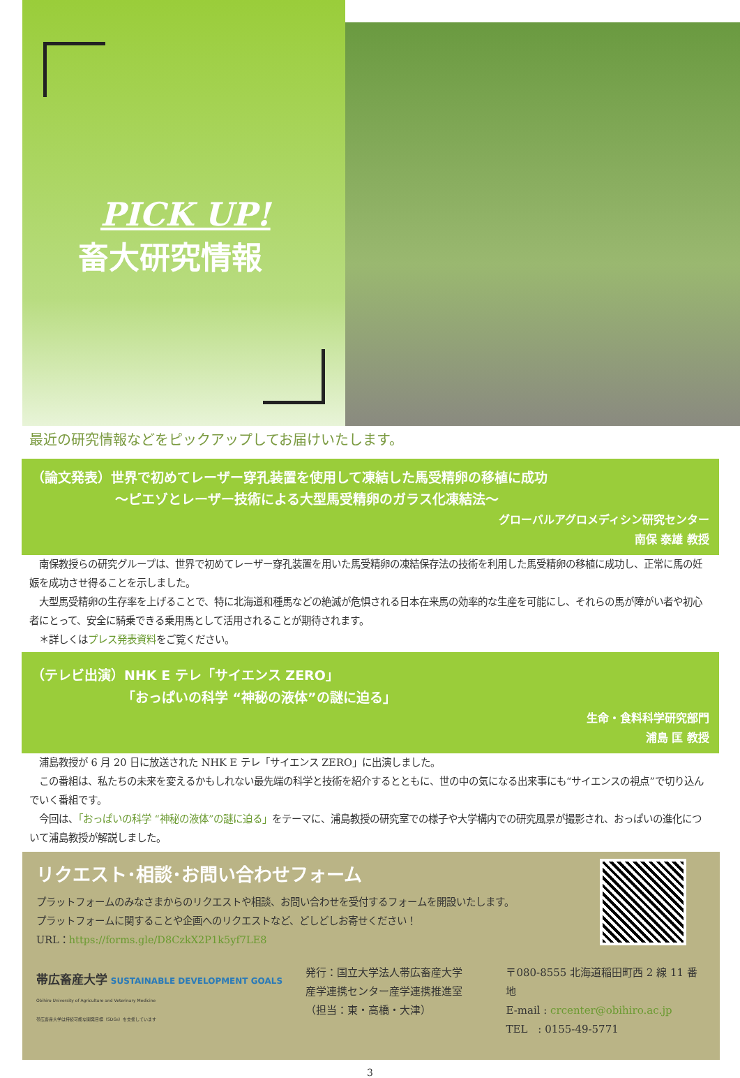PICK UP!
畜大研究情報
最近の研究情報などをピックアップしてお届けいたします。
（論文発表）世界で初めてレーザー穿孔装置を使用して凍結した馬受精卵の移植に成功
～ピエゾとレーザー技術による大型馬受精卵のガラス化凍結法～
グローバルアグロメディシン研究センター
南保 泰雄 教授
　南保教授らの研究グループは、世界で初めてレーザー穿孔装置を用いた馬受精卵の凍結保存法の技術を利用した馬受精卵の移植に成功し、正常に馬の妊娠を成功させ得ることを示しました。
　大型馬受精卵の生存率を上げることで、特に北海道和種馬などの絶滅が危惧される日本在来馬の効率的な生産を可能にし、それらの馬が障がい者や初心者にとって、安全に騎乗できる乗用馬として活用されることが期待されます。
　＊詳しくはプレス発表資料をご覧ください。
（テレビ出演）NHK E テレ「サイエンス ZERO」
「おっぱいの科学 “神秘の液体”の謎に迫る」
生命・食料科学研究部門
浦島 匡 教授
　浦島教授が 6 月 20 日に放送された NHK E テレ「サイエンス ZERO」に出演しました。
　この番組は、私たちの未来を変えるかもしれない最先端の科学と技術を紹介するとともに、世の中の気になる出来事にも“サイエンスの視点”で切り込んでいく番組です。
　今回は、「おっぱいの科学 “神秘の液体”の謎に迫る」をテーマに、浦島教授の研究室での様子や大学構内での研究風景が撮影され、おっぱいの進化について浦島教授が解説しました。
リクエスト･相談･お問い合わせフォーム
プラットフォームのみなさまからのリクエストや相談、お問い合わせを受付するフォームを開設いたします。
プラットフォームに関することや企画へのリクエストなど、どしどしお寄せください！
URL：https://forms.gle/D8CzkX2P1k5yf7LE8
帯広畜産大学 SUSTAINABLE DEVELOPMENT GOALS
Obihiro University of Agriculture and Veterinary Medicine
帯広畜産大学は持続可能な開発目標（SDGs）を支援しています
発行：国立大学法人帯広畜産大学
産学連携センター産学連携推進室
（担当：東・高橋・大津）
〒080-8555 北海道稲田町西 2 線 11 番地
E-mail : crcenter@obihiro.ac.jp
TEL　: 0155-49-5771
3